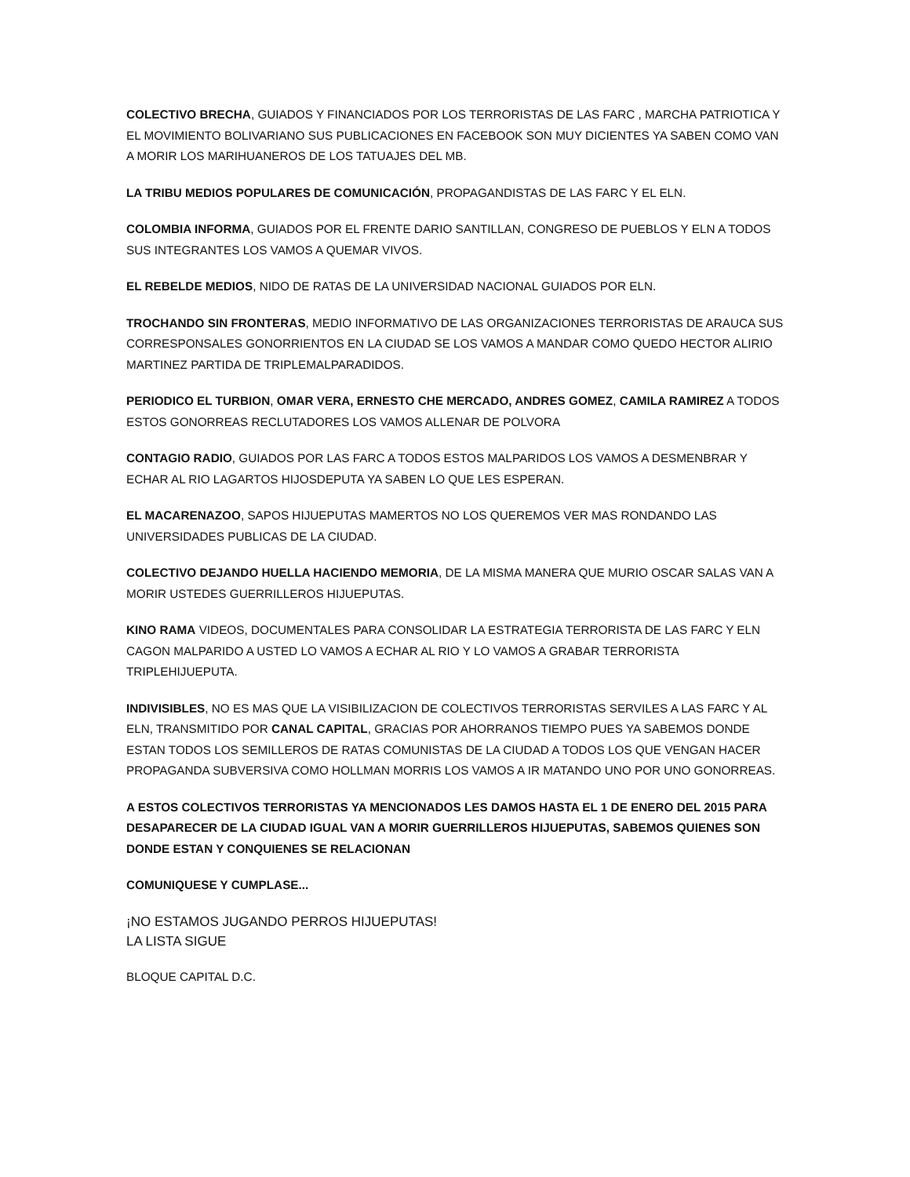COLECTIVO BRECHA, GUIADOS Y FINANCIADOS POR LOS TERRORISTAS DE LAS FARC , MARCHA PATRIOTICA Y EL MOVIMIENTO BOLIVARIANO SUS PUBLICACIONES EN FACEBOOK SON MUY DICIENTES YA SABEN COMO VAN A MORIR LOS MARIHUANEROS DE LOS TATUAJES DEL MB.
LA TRIBU MEDIOS POPULARES DE COMUNICACIÓN, PROPAGANDISTAS DE LAS FARC Y EL ELN.
COLOMBIA INFORMA, GUIADOS POR EL FRENTE DARIO SANTILLAN, CONGRESO DE PUEBLOS Y ELN A TODOS SUS INTEGRANTES LOS VAMOS A QUEMAR VIVOS.
EL REBELDE MEDIOS, NIDO DE RATAS DE LA UNIVERSIDAD NACIONAL GUIADOS POR ELN.
TROCHANDO SIN FRONTERAS, MEDIO INFORMATIVO DE LAS ORGANIZACIONES TERRORISTAS DE ARAUCA SUS CORRESPONSALES GONORRIENTOS EN LA CIUDAD SE LOS VAMOS A MANDAR COMO QUEDO HECTOR ALIRIO MARTINEZ PARTIDA DE TRIPLEMALPARADIDOS.
PERIODICO EL TURBION, OMAR VERA, ERNESTO CHE MERCADO, ANDRES GOMEZ, CAMILA RAMIREZ A TODOS ESTOS GONORREAS RECLUTADORES LOS VAMOS ALLENAR DE POLVORA
CONTAGIO RADIO, GUIADOS POR LAS FARC A TODOS ESTOS MALPARIDOS LOS VAMOS A DESMENBRAR Y ECHAR AL RIO LAGARTOS HIJOSDEPUTA YA SABEN LO QUE LES ESPERAN.
EL MACARENAZOO, SAPOS HIJUEPUTAS MAMERTOS NO LOS QUEREMOS VER MAS RONDANDO LAS UNIVERSIDADES PUBLICAS DE LA CIUDAD.
COLECTIVO DEJANDO HUELLA HACIENDO MEMORIA, DE LA MISMA MANERA QUE MURIO OSCAR SALAS VAN A MORIR USTEDES GUERRILLEROS HIJUEPUTAS.
KINO RAMA VIDEOS, DOCUMENTALES PARA CONSOLIDAR LA ESTRATEGIA TERRORISTA DE LAS FARC Y ELN CAGON MALPARIDO A USTED LO VAMOS A ECHAR AL RIO Y LO VAMOS A GRABAR TERRORISTA TRIPLEHIJUEPUTA.
INDIVISIBLES, NO ES MAS QUE LA VISIBILIZACION DE COLECTIVOS TERRORISTAS SERVILES A LAS FARC Y AL ELN, TRANSMITIDO POR CANAL CAPITAL, GRACIAS POR AHORRANOS TIEMPO PUES YA SABEMOS DONDE ESTAN TODOS LOS SEMILLEROS DE RATAS COMUNISTAS DE LA CIUDAD A TODOS LOS QUE VENGAN HACER PROPAGANDA SUBVERSIVA COMO HOLLMAN MORRIS LOS VAMOS A IR MATANDO UNO POR UNO GONORREAS.
A ESTOS COLECTIVOS TERRORISTAS YA MENCIONADOS LES DAMOS HASTA EL 1 DE ENERO DEL 2015 PARA DESAPARECER DE LA CIUDAD IGUAL VAN A MORIR GUERRILLEROS HIJUEPUTAS, SABEMOS QUIENES SON DONDE ESTAN Y CONQUIENES SE RELACIONAN
COMUNIQUESE Y CUMPLASE...
¡NO ESTAMOS JUGANDO PERROS HIJUEPUTAS!
LA LISTA SIGUE
BLOQUE CAPITAL D.C.